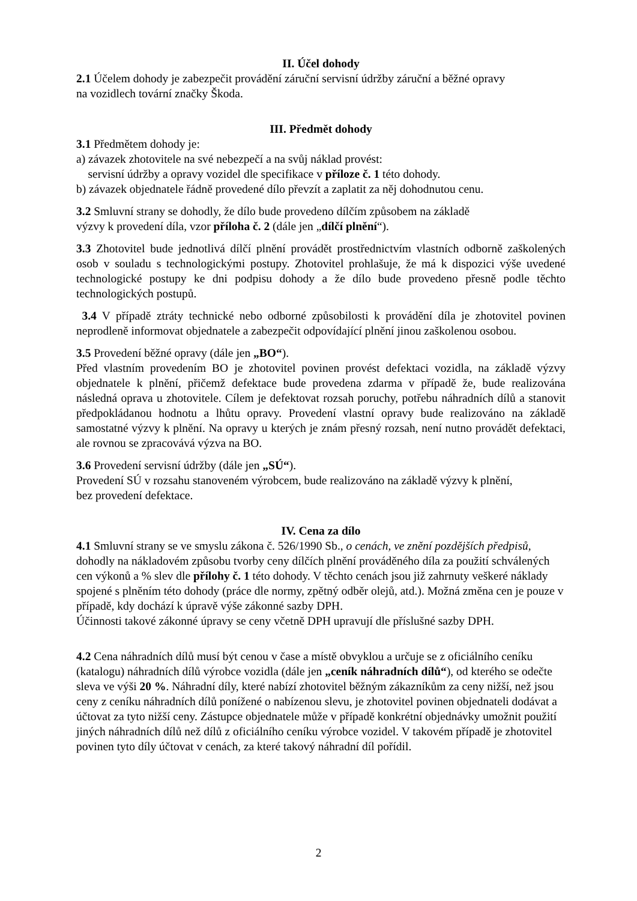II. Účel dohody
2.1 Účelem dohody je zabezpečit provádění záruční servisní údržby záruční a běžné opravy
na vozidlech tovární značky Škoda.
III. Předmět dohody
3.1 Předmětem dohody je:
a) závazek zhotovitele na své nebezpečí a na svůj náklad provést:
servisní údržby a opravy vozidel dle specifikace v příloze č. 1 této dohody.
b) závazek objednatele řádně provedené dílo převzít a zaplatit za něj dohodnutou cenu.
3.2 Smluvní strany se dohodly, že dílo bude provedeno dílčím způsobem na základě
výzvy k provedení díla, vzor příloha č. 2 (dále jen „dílčí plnění“).
3.3 Zhotovitel bude jednotlivá dílčí plnění provádět prostřednictvím vlastních odborně zaškolených osob v souladu s technologickými postupy. Zhotovitel prohlašuje, že má k dispozici výše uvedené technologické postupy ke dni podpisu dohody a že dílo bude provedeno přesně podle těchto technologických postupů.
3.4 V případě ztráty technické nebo odborné způsobilosti k provádění díla je zhotovitel povinen neprodleně informovat objednatele a zabezpečit odpovídající plnění jinou zaškolenou osobou.
3.5 Provedení běžné opravy (dále jen „BO“).
Před vlastním provedením BO je zhotovitel povinen provést defektaci vozidla, na základě výzvy objednatele k plnění, přičemž defektace bude provedena zdarma v případě že, bude realizována následná oprava u zhotovitele. Cílem je defektovat rozsah poruchy, potřebu náhradních dílů a stanovit předpokládanou hodnotu a lhůtu opravy. Provedení vlastní opravy bude realizováno na základě samostatné výzvy k plnění. Na opravy u kterých je znám přesný rozsah, není nutno provádět defektaci, ale rovnou se zpracovává výzva na BO.
3.6 Provedení servisní údržby (dále jen „SÚ“).
Provedení SÚ v rozsahu stanoveném výrobcem, bude realizováno na základě výzvy k plnění,
bez provedení defektace.
IV. Cena za dílo
4.1 Smluvní strany se ve smyslu zákona č. 526/1990 Sb., o cenách, ve znění pozdějších předpisů, dohodly na nákladovém způsobu tvorby ceny dílčích plnění prováděného díla za použití schválených cen výkonů a % slev dle přílohy č. 1 této dohody. V těchto cenách jsou již zahrnuty veškeré náklady spojené s plněním této dohody (práce dle normy, zpětný odběr olejů, atd.). Možná změna cen je pouze v případě, kdy dochází k úpravě výše zákonné sazby DPH.
Účinnosti takové zákonné úpravy se ceny včetně DPH upravují dle příslušné sazby DPH.
4.2 Cena náhradních dílů musí být cenou v čase a místě obvyklou a určuje se z oficiálního ceníku (katalogu) náhradních dílů výrobce vozidla (dále jen „ceník náhradních dílů“), od kterého se odečte sleva ve výši 20 %. Náhradní díly, které nabízí zhotovitel běžným zákazníkům za ceny nižší, než jsou ceny z ceníku náhradních dílů ponížené o nabízenou slevu, je zhotovitel povinen objednateli dodávat a účtovat za tyto nižší ceny. Zástupce objednatele může v případě konkrétní objednávky umožnit použití jiných náhradních dílů než dílů z oficiálního ceníku výrobce vozidel. V takovém případě je zhotovitel povinen tyto díly účtovat v cenách, za které takový náhradní díl pořídil.
2